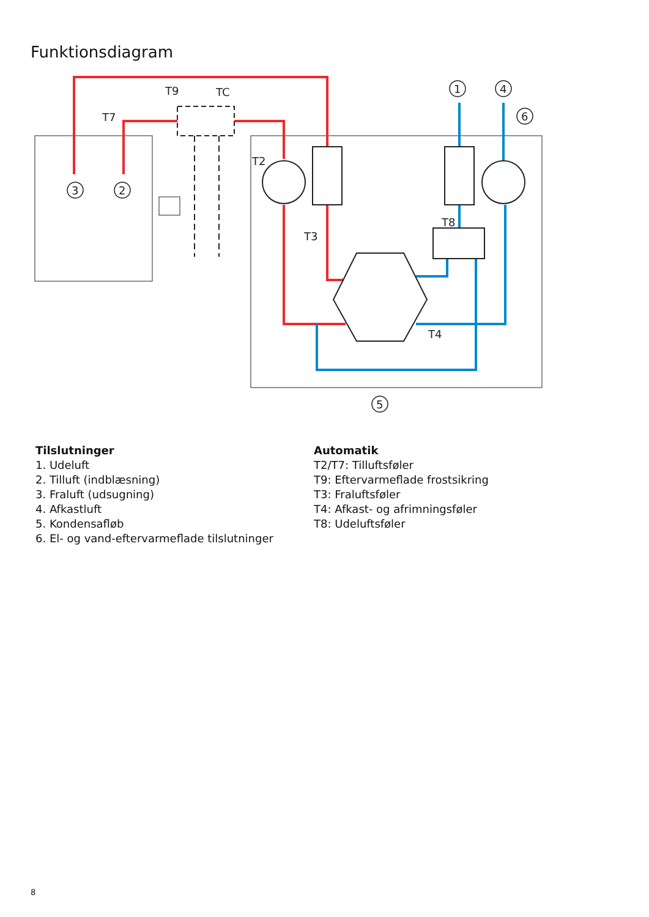Funktionsdiagram
3
2
1
4
6
5
T9
TC
T7
T2
T3
T8
T4
Tilslutninger
1. Udeluft
2. Tilluft (indblæsning)
3. Fraluft (udsugning)
4. Afkastluft
5. Kondensafløb
6. El- og vand-eftervarmeflade tilslutninger
Automatik
T2/T7: Tilluftsføler
T9: Eftervarmeflade frostsikring
T3: Fraluftsføler
T4: Afkast- og afrimningsføler
T8: Udeluftsføler
8